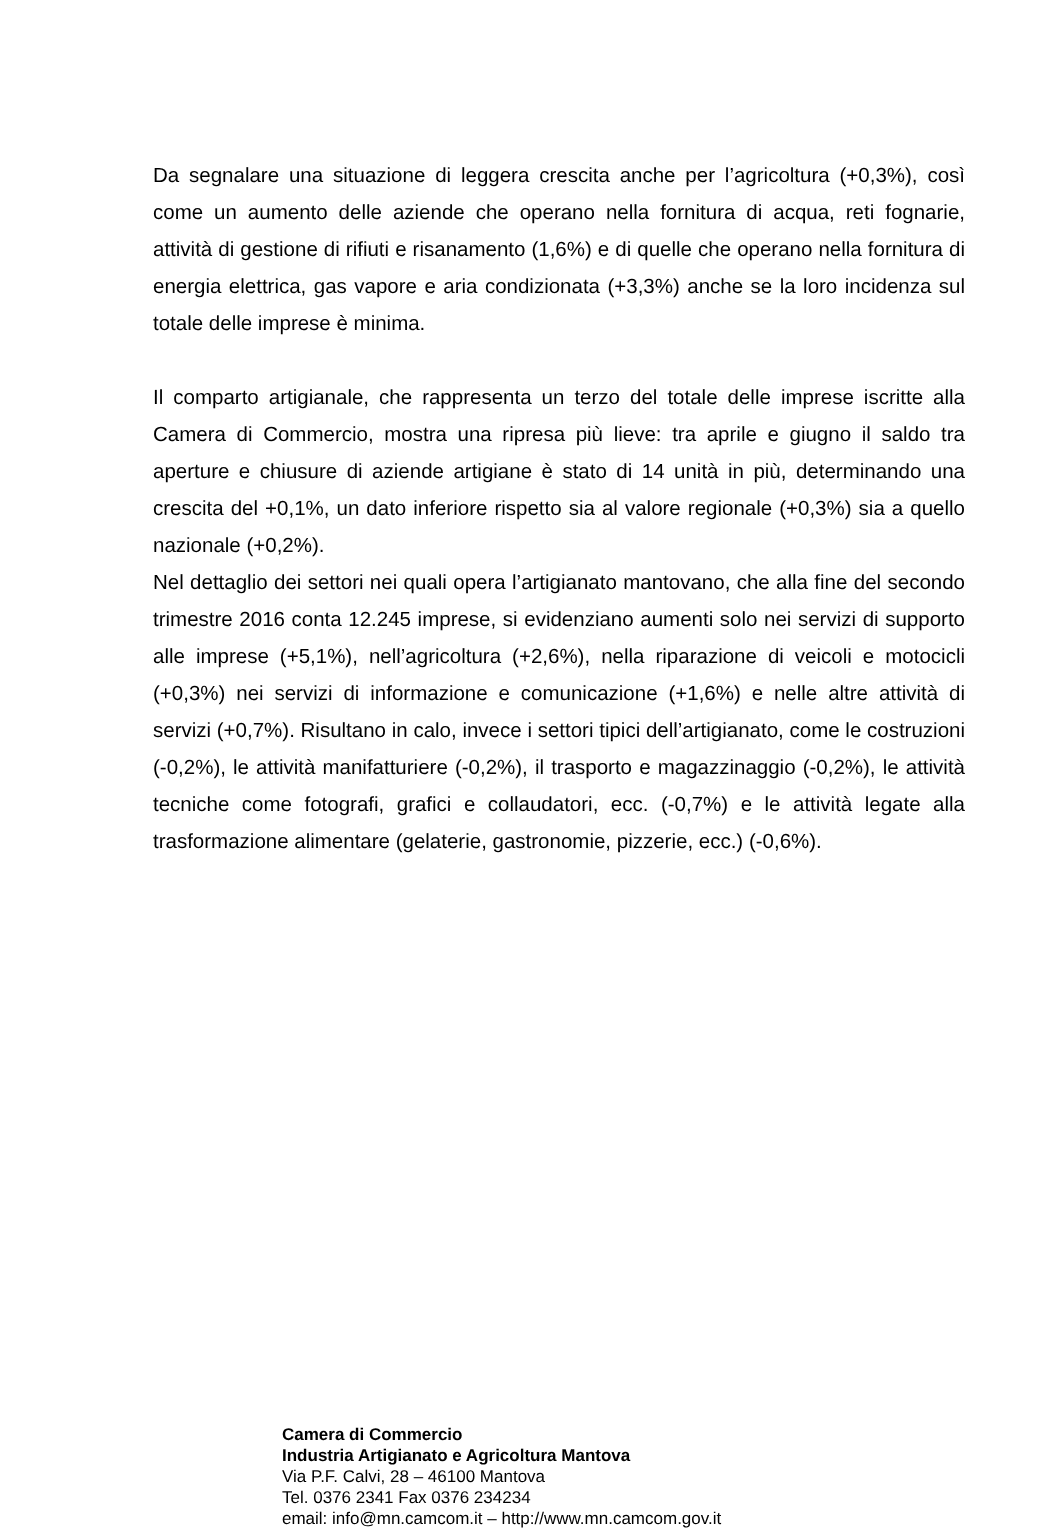Da segnalare una situazione di leggera crescita anche per l’agricoltura (+0,3%), così come un aumento delle aziende che operano nella fornitura di acqua, reti fognarie, attività di gestione di rifiuti e risanamento (1,6%) e di quelle che operano nella fornitura di energia elettrica, gas vapore e aria condizionata (+3,3%) anche se la loro incidenza sul totale delle imprese è minima.
Il comparto artigianale, che rappresenta un terzo del totale delle imprese iscritte alla Camera di Commercio, mostra una ripresa più lieve: tra aprile e giugno il saldo tra aperture e chiusure di aziende artigiane è stato di 14 unità in più, determinando una crescita del +0,1%, un dato inferiore rispetto sia al valore regionale (+0,3%) sia a quello nazionale (+0,2%).
Nel dettaglio dei settori nei quali opera l’artigianato mantovano, che alla fine del secondo trimestre 2016 conta 12.245 imprese, si evidenziano aumenti solo nei servizi di supporto alle imprese (+5,1%), nell’agricoltura (+2,6%), nella riparazione di veicoli e motocicli (+0,3%) nei servizi di informazione e comunicazione (+1,6%) e nelle altre attività di servizi (+0,7%). Risultano in calo, invece i settori tipici dell’artigianato, come le costruzioni (-0,2%), le attività manifatturiere (-0,2%), il trasporto e magazzinaggio (-0,2%), le attività tecniche come fotografi, grafici e collaudatori, ecc. (-0,7%) e le attività legate alla trasformazione alimentare (gelaterie, gastronomie, pizzerie, ecc.) (-0,6%).
Camera di Commercio
Industria Artigianato e Agricoltura Mantova
Via P.F. Calvi, 28 – 46100 Mantova
Tel. 0376 2341 Fax 0376 234234
email: info@mn.camcom.it – http://www.mn.camcom.gov.it